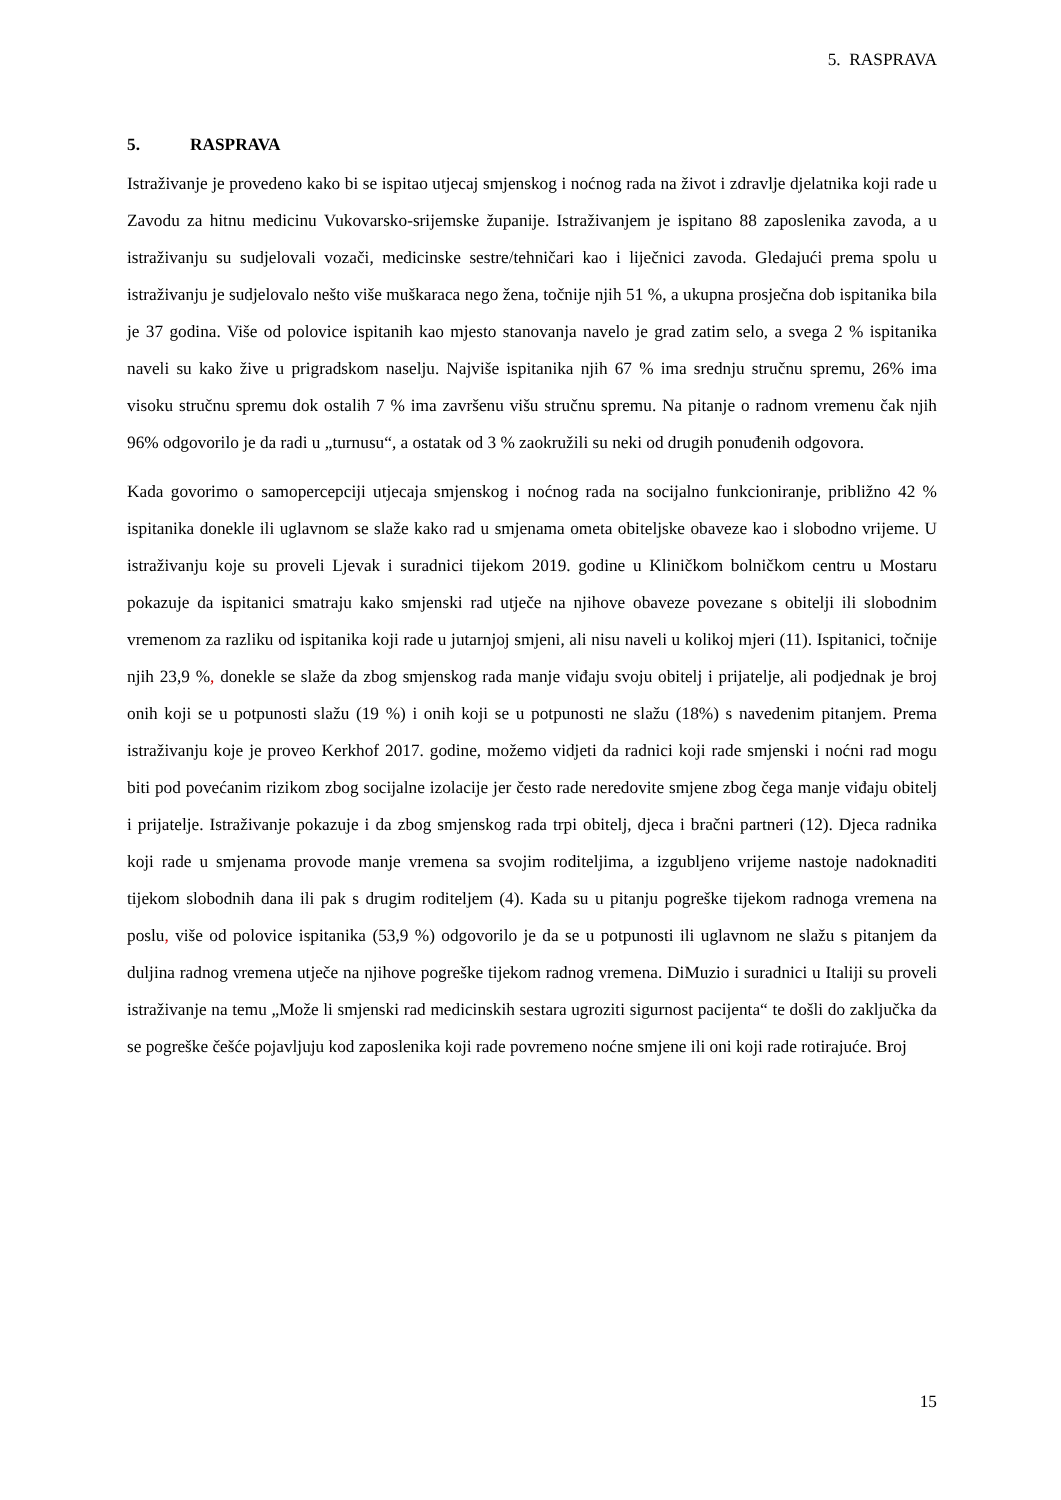5. RASPRAVA
5. RASPRAVA
Istraživanje je provedeno kako bi se ispitao utjecaj smjenskog i noćnog rada na život i zdravlje djelatnika koji rade u Zavodu za hitnu medicinu Vukovarsko-srijemske županije. Istraživanjem je ispitano 88 zaposlenika zavoda, a u istraživanju su sudjelovali vozači, medicinske sestre/tehničari kao i liječnici zavoda. Gledajući prema spolu u istraživanju je sudjelovalo nešto više muškaraca nego žena, točnije njih 51 %, a ukupna prosječna dob ispitanika bila je 37 godina. Više od polovice ispitanih kao mjesto stanovanja navelo je grad zatim selo, a svega 2 % ispitanika naveli su kako žive u prigradskom naselju. Najviše ispitanika njih 67 % ima srednju stručnu spremu, 26% ima visoku stručnu spremu dok ostalih 7 % ima završenu višu stručnu spremu. Na pitanje o radnom vremenu čak njih 96% odgovorilo je da radi u „turnusu“, a ostatak od 3 % zaokružili su neki od drugih ponuđenih odgovora.
Kada govorimo o samopercepciji utjecaja smjenskog i noćnog rada na socijalno funkcioniranje, približno 42 % ispitanika donekle ili uglavnom se slaže kako rad u smjenama ometa obiteljske obaveze kao i slobodno vrijeme. U istraživanju koje su proveli Ljevak i suradnici tijekom 2019. godine u Kliničkom bolničkom centru u Mostaru pokazuje da ispitanici smatraju kako smjenski rad utječe na njihove obaveze povezane s obitelji ili slobodnim vremenom za razliku od ispitanika koji rade u jutarnjoj smjeni, ali nisu naveli u kolikoj mjeri (11). Ispitanici, točnije njih 23,9 %, donekle se slaže da zbog smjenskog rada manje viđaju svoju obitelj i prijatelje, ali podjednak je broj onih koji se u potpunosti slažu (19 %) i onih koji se u potpunosti ne slažu (18%) s navedenim pitanjem. Prema istraživanju koje je proveo Kerkhof 2017. godine, možemo vidjeti da radnici koji rade smjenski i noćni rad mogu biti pod povećanim rizikom zbog socijalne izolacije jer često rade neredovite smjene zbog čega manje viđaju obitelj i prijatelje. Istraživanje pokazuje i da zbog smjenskog rada trpi obitelj, djeca i bračni partneri (12). Djeca radnika koji rade u smjenama provode manje vremena sa svojim roditeljima, a izgubljeno vrijeme nastoje nadoknaditi tijekom slobodnih dana ili pak s drugim roditeljem (4). Kada su u pitanju pogreške tijekom radnoga vremena na poslu, više od polovice ispitanika (53,9 %) odgovorilo je da se u potpunosti ili uglavnom ne slažu s pitanjem da duljina radnog vremena utječe na njihove pogreške tijekom radnog vremena. DiMuzio i suradnici u Italiji su proveli istraživanje na temu „Može li smjenski rad medicinskih sestara ugroziti sigurnost pacijenta“ te došli do zaključka da se pogreške češće pojavljuju kod zaposlenika koji rade povremeno noćne smjene ili oni koji rade rotirajuće. Broj
15